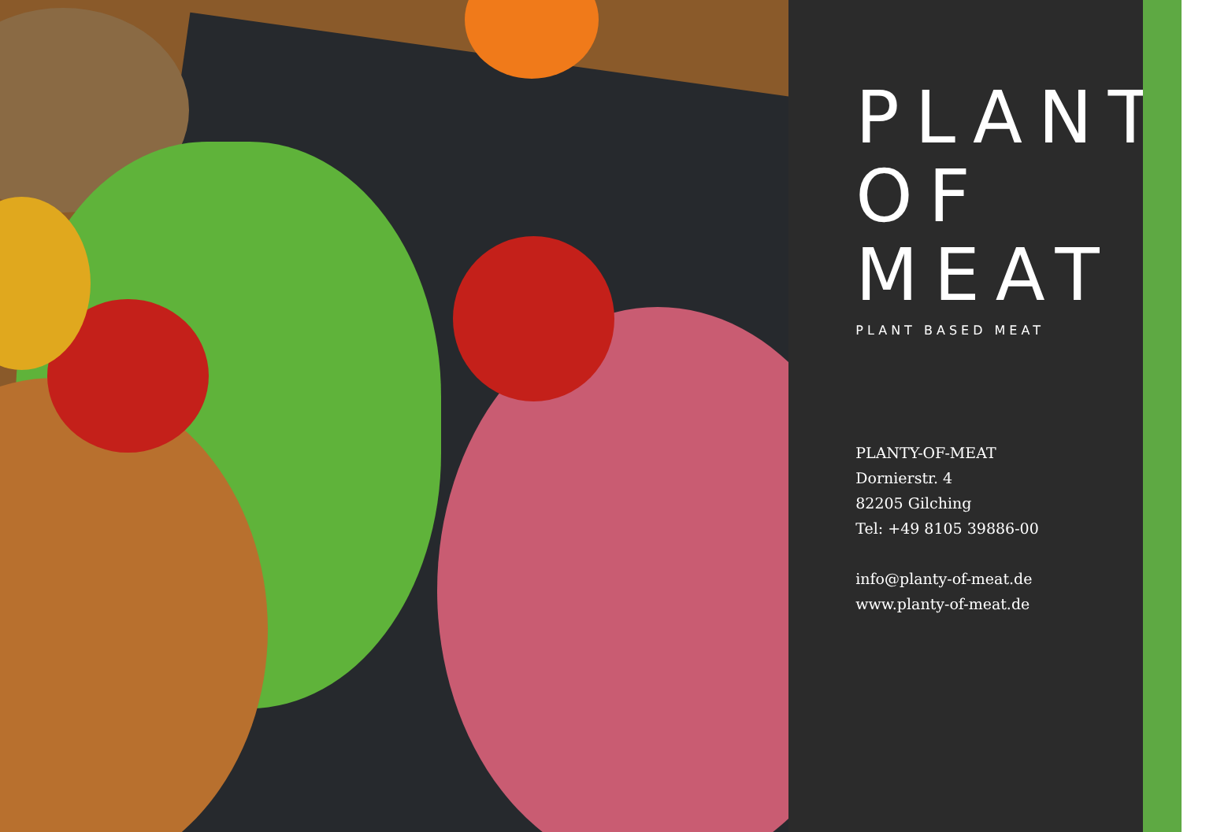PLANTY
OF MEAT
PLANT BASED MEAT
PLANTY-OF-MEAT
Dornierstr. 4
82205 Gilching
Tel: +49 8105 39886-00
info@planty-of-meat.de
www.planty-of-meat.de